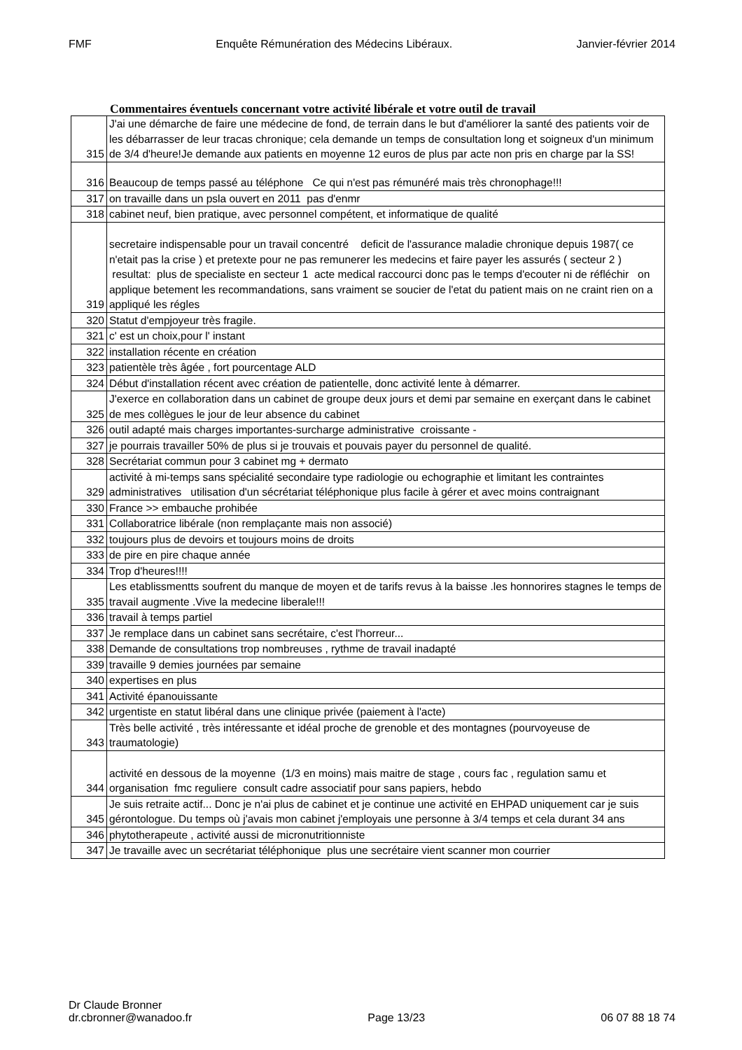FMF Enquête Rémunération des Médecins Libéraux. Janvier-février 2014
Commentaires éventuels concernant votre activité libérale et votre outil de travail
| 315 | J'ai une démarche de faire une médecine de fond, de terrain dans le but d'améliorer la santé des patients voir de les débarrasser de leur tracas chronique; cela demande un temps de consultation long et soigneux d'un minimum de 3/4 d'heure!Je demande aux patients en moyenne 12 euros de plus par acte non pris en charge par la SS! |
| 316 | Beaucoup de temps passé au téléphone Ce qui n'est pas rémunéré mais très chronophage!!! |
| 317 | on travaille dans un psla ouvert en 2011 pas d'enmr |
| 318 | cabinet neuf, bien pratique, avec personnel compétent, et informatique de qualité |
| 319 | secretaire indispensable pour un travail concentré deficit de l'assurance maladie chronique depuis 1987( ce n'etait pas la crise ) et pretexte pour ne pas remunerer les medecins et faire payer les assurés ( secteur 2 ) resultat: plus de specialiste en secteur 1 acte medical raccourci donc pas le temps d'ecouter ni de réfléchir on applique betement les recommandations, sans vraiment se soucier de l'etat du patient mais on ne craint rien on a appliqué les régles |
| 320 | Statut d'empjoyeur très fragile. |
| 321 | c' est un choix,pour l' instant |
| 322 | installation récente en création |
| 323 | patientèle très âgée , fort pourcentage ALD |
| 324 | Début d'installation récent avec création de patientelle, donc activité lente à démarrer. |
| 325 | J'exerce en collaboration dans un cabinet de groupe deux jours et demi par semaine en exerçant dans le cabinet de mes collègues le jour de leur absence du cabinet |
| 326 | outil adapté mais charges importantes-surcharge administrative croissante - |
| 327 | je pourrais travailler 50% de plus si je trouvais et pouvais payer du personnel de qualité. |
| 328 | Secrétariat commun pour 3 cabinet mg + dermato |
| 329 | activité à mi-temps sans spécialité secondaire type radiologie ou echographie et limitant les contraintes administratives utilisation d'un sécrétariat téléphonique plus facile à gérer et avec moins contraignant |
| 330 | France >> embauche prohibée |
| 331 | Collaboratrice libérale (non remplaçante mais non associé) |
| 332 | toujours plus de devoirs et toujours moins de droits |
| 333 | de pire en pire chaque année |
| 334 | Trop d'heures!!!! |
| 335 | Les etablissmentts soufrent du manque de moyen et de tarifs revus à la baisse .les honnorires stagnes le temps de travail augmente .Vive la medecine liberale!!! |
| 336 | travail à temps partiel |
| 337 | Je remplace dans un cabinet sans secrétaire, c'est l'horreur... |
| 338 | Demande de consultations trop nombreuses , rythme de travail inadapté |
| 339 | travaille 9 demies journées par semaine |
| 340 | expertises en plus |
| 341 | Activité épanouissante |
| 342 | urgentiste en statut libéral dans une clinique privée (paiement à l'acte) |
| 343 | Très belle activité , très intéressante et idéal proche de grenoble et des montagnes (pourvoyeuse de traumatologie) |
| 344 | activité en dessous de la moyenne (1/3 en moins) mais maitre de stage , cours fac , regulation samu et organisation fmc reguliere consult cadre associatif pour sans papiers, hebdo |
| 345 | Je suis retraite actif... Donc je n'ai plus de cabinet et je continue une activité en EHPAD uniquement car je suis gérontologue. Du temps où j'avais mon cabinet j'employais une personne à 3/4 temps et cela durant 34 ans |
| 346 | phytotherapeute , activité aussi de micronutritionniste |
| 347 | Je travaille avec un secrétariat téléphonique plus une secrétaire vient scanner mon courrier |
Dr Claude Bronner
dr.cbronner@wanadoo.fr Page 13/23 06 07 88 18 74